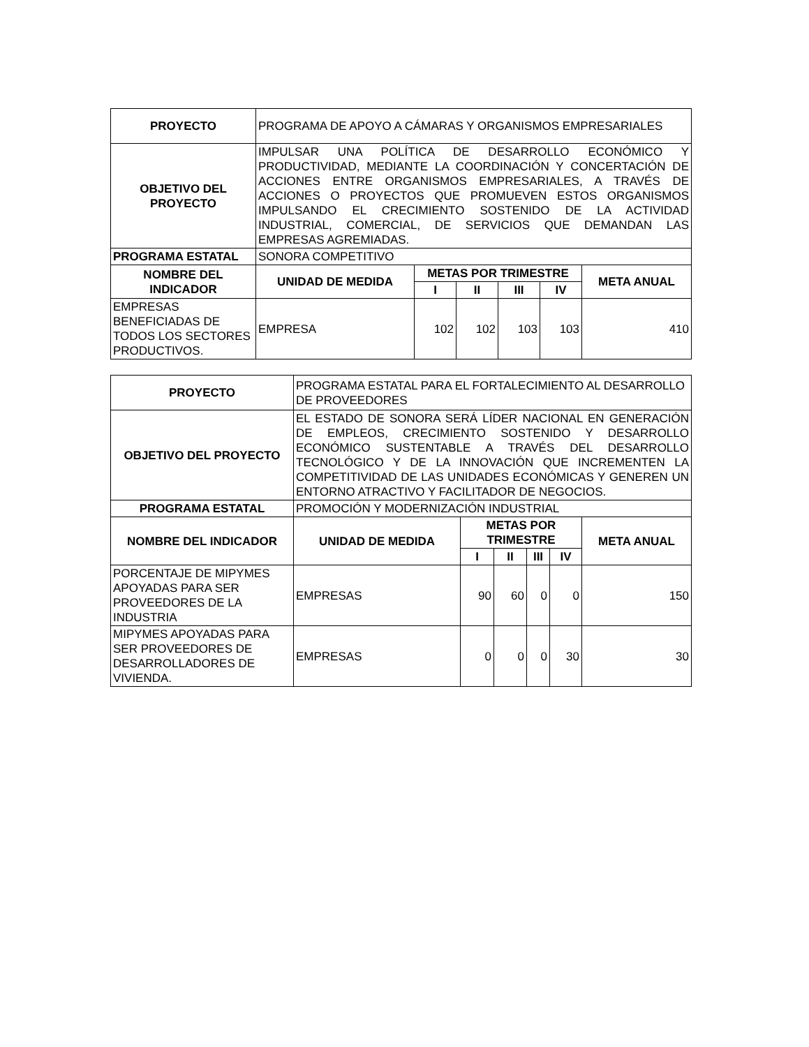| PROYECTO | PROGRAMA DE APOYO A CÁMARAS Y ORGANISMOS EMPRESARIALES | | | | | |
| OBJETIVO DEL PROYECTO | IMPULSAR UNA POLÍTICA DE DESARROLLO ECONÓMICO Y PRODUCTIVIDAD, MEDIANTE LA COORDINACIÓN Y CONCERTACIÓN DE ACCIONES ENTRE ORGANISMOS EMPRESARIALES, A TRAVÉS DE ACCIONES O PROYECTOS QUE PROMUEVEN ESTOS ORGANISMOS IMPULSANDO EL CRECIMIENTO SOSTENIDO DE LA ACTIVIDAD INDUSTRIAL, COMERCIAL, DE SERVICIOS QUE DEMANDAN LAS EMPRESAS AGREMIADAS. | | | | | |
| PROGRAMA ESTATAL | SONORA COMPETITIVO | | | | | |
| NOMBRE DEL INDICADOR | UNIDAD DE MEDIDA | METAS POR TRIMESTRE | | | | META ANUAL |
| | | I | II | III | IV | |
| EMPRESAS BENEFICIADAS DE TODOS LOS SECTORES PRODUCTIVOS. | EMPRESA | 102 | 102 | 103 | 103 | 410 |
| PROYECTO | PROGRAMA ESTATAL PARA EL FORTALECIMIENTO AL DESARROLLO DE PROVEEDORES | | | | | |
| OBJETIVO DEL PROYECTO | EL ESTADO DE SONORA SERÁ LÍDER NACIONAL EN GENERACIÓN DE EMPLEOS, CRECIMIENTO SOSTENIDO Y DESARROLLO ECONÓMICO SUSTENTABLE A TRAVÉS DEL DESARROLLO TECNOLÓGICO Y DE LA INNOVACIÓN QUE INCREMENTEN LA COMPETITIVIDAD DE LAS UNIDADES ECONÓMICAS Y GENEREN UN ENTORNO ATRACTIVO Y FACILITADOR DE NEGOCIOS. | | | | | |
| PROGRAMA ESTATAL | PROMOCIÓN Y MODERNIZACIÓN INDUSTRIAL | | | | | |
| NOMBRE DEL INDICADOR | UNIDAD DE MEDIDA | METAS POR TRIMESTRE | | | | META ANUAL |
| | | I | II | III | IV | |
| PORCENTAJE DE MIPYMES APOYADAS PARA SER PROVEEDORES DE LA INDUSTRIA | EMPRESAS | 90 | 60 | 0 | 0 | 150 |
| MIPYMES APOYADAS PARA SER PROVEEDORES DE DESARROLLADORES DE VIVIENDA. | EMPRESAS | 0 | 0 | 0 | 30 | 30 |